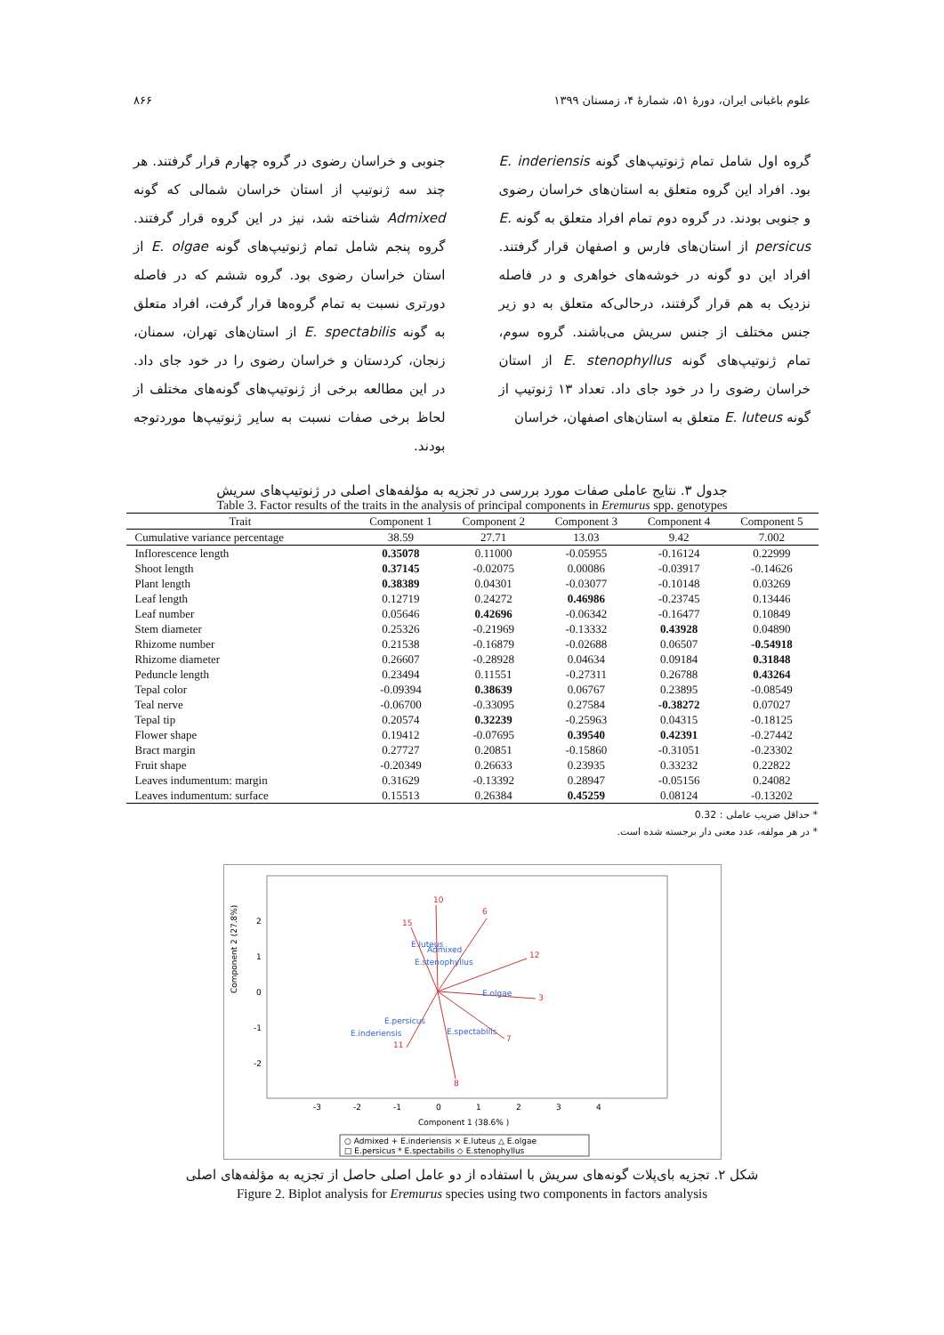علوم باغبانی ایران، دورهٔ ۵۱، شمارهٔ ۴، زمستان ۱۳۹۹ ۸۶۶
گروه اول شامل تمام ژنوتیپ‌های گونه E. inderiensis بود. افراد این گروه متعلق به استان‌های خراسان رضوی و جنوبی بودند. در گروه دوم تمام افراد متعلق به گونه E. persicus از استان‌های فارس و اصفهان قرار گرفتند. افراد این دو گونه در خوشه‌های خواهری و در فاصله نزدیک به هم قرار گرفتند، درحالی‌که متعلق به دو زیر جنس مختلف از جنس سریش می‌باشند. گروه سوم، تمام ژنوتیپ‌های گونه E. stenophyllus از استان خراسان رضوی را در خود جای داد. تعداد ۱۳ ژنوتیپ از گونه E. luteus متعلق به استان‌های اصفهان، خراسان
جنوبی و خراسان رضوی در گروه چهارم قرار گرفتند. هر چند سه ژنوتیپ از استان خراسان شمالی که گونه Admixed شناخته شد، نیز در این گروه قرار گرفتند. گروه پنجم شامل تمام ژنوتیپ‌های گونه E. olgae از استان خراسان رضوی بود. گروه ششم که در فاصله دورتری نسبت به تمام گروه‌ها قرار گرفت، افراد متعلق به گونه E. spectabilis از استان‌های تهران، سمنان، زنجان، کردستان و خراسان رضوی را در خود جای داد. در این مطالعه برخی از ژنوتیپ‌های گونه‌های مختلف از لحاظ برخی صفات نسبت به سایر ژنوتیپ‌ها موردتوجه بودند.
جدول ۳. نتایج عاملی صفات مورد بررسی در تجزیه به مؤلفه‌های اصلی در ژنوتیپ‌های سریش
Table 3. Factor results of the traits in the analysis of principal components in Eremurus spp. genotypes
| Trait | Component 1 | Component 2 | Component 3 | Component 4 | Component 5 |
| --- | --- | --- | --- | --- | --- |
| Cumulative variance percentage | 38.59 | 27.71 | 13.03 | 9.42 | 7.002 |
| Inflorescence length | 0.35078 | 0.11000 | -0.05955 | -0.16124 | 0.22999 |
| Shoot length | 0.37145 | -0.02075 | 0.00086 | -0.03917 | -0.14626 |
| Plant length | 0.38389 | 0.04301 | -0.03077 | -0.10148 | 0.03269 |
| Leaf length | 0.12719 | 0.24272 | 0.46986 | -0.23745 | 0.13446 |
| Leaf number | 0.05646 | 0.42696 | -0.06342 | -0.16477 | 0.10849 |
| Stem diameter | 0.25326 | -0.21969 | -0.13332 | 0.43928 | 0.04890 |
| Rhizome number | 0.21538 | -0.16879 | -0.02688 | 0.06507 | -0.54918 |
| Rhizome diameter | 0.26607 | -0.28928 | 0.04634 | 0.09184 | 0.31848 |
| Peduncle length | 0.23494 | 0.11551 | -0.27311 | 0.26788 | 0.43264 |
| Tepal color | -0.09394 | 0.38639 | 0.06767 | 0.23895 | -0.08549 |
| Teal nerve | -0.06700 | -0.33095 | 0.27584 | -0.38272 | 0.07027 |
| Tepal tip | 0.20574 | 0.32239 | -0.25963 | 0.04315 | -0.18125 |
| Flower shape | 0.19412 | -0.07695 | 0.39540 | 0.42391 | -0.27442 |
| Bract margin | 0.27727 | 0.20851 | -0.15860 | -0.31051 | -0.23302 |
| Fruit shape | -0.20349 | 0.26633 | 0.23935 | 0.33232 | 0.22822 |
| Leaves indumentum: margin | 0.31629 | -0.13392 | 0.28947 | -0.05156 | 0.24082 |
| Leaves indumentum: surface | 0.15513 | 0.26384 | 0.45259 | 0.08124 | -0.13202 |
* حداقل ضریب عاملی : 0.32
* در هر مولفه، عدد معنی دار برجسته شده است.
Component 2 (27.8%)
2
1
0
-1
-2
-3
-2
-1
0
1
2
3
4
Component 1 (38.6% )
10
6
12
3
8
11
7
15
E.luteus
Admixed
E.stenophyllus
E.persicus
E.inderiensis
E.olgae
E.spectabilis
○ Admixed + E.inderiensis × E.luteus △ E.olgae
□ E.persicus * E.spectabilis ◇ E.stenophyllus
شکل ۲. تجزیه بای‌پلات گونه‌های سریش با استفاده از دو عامل اصلی حاصل از تجزیه به مؤلفه‌های اصلی
Figure 2. Biplot analysis for Eremurus species using two components in factors analysis